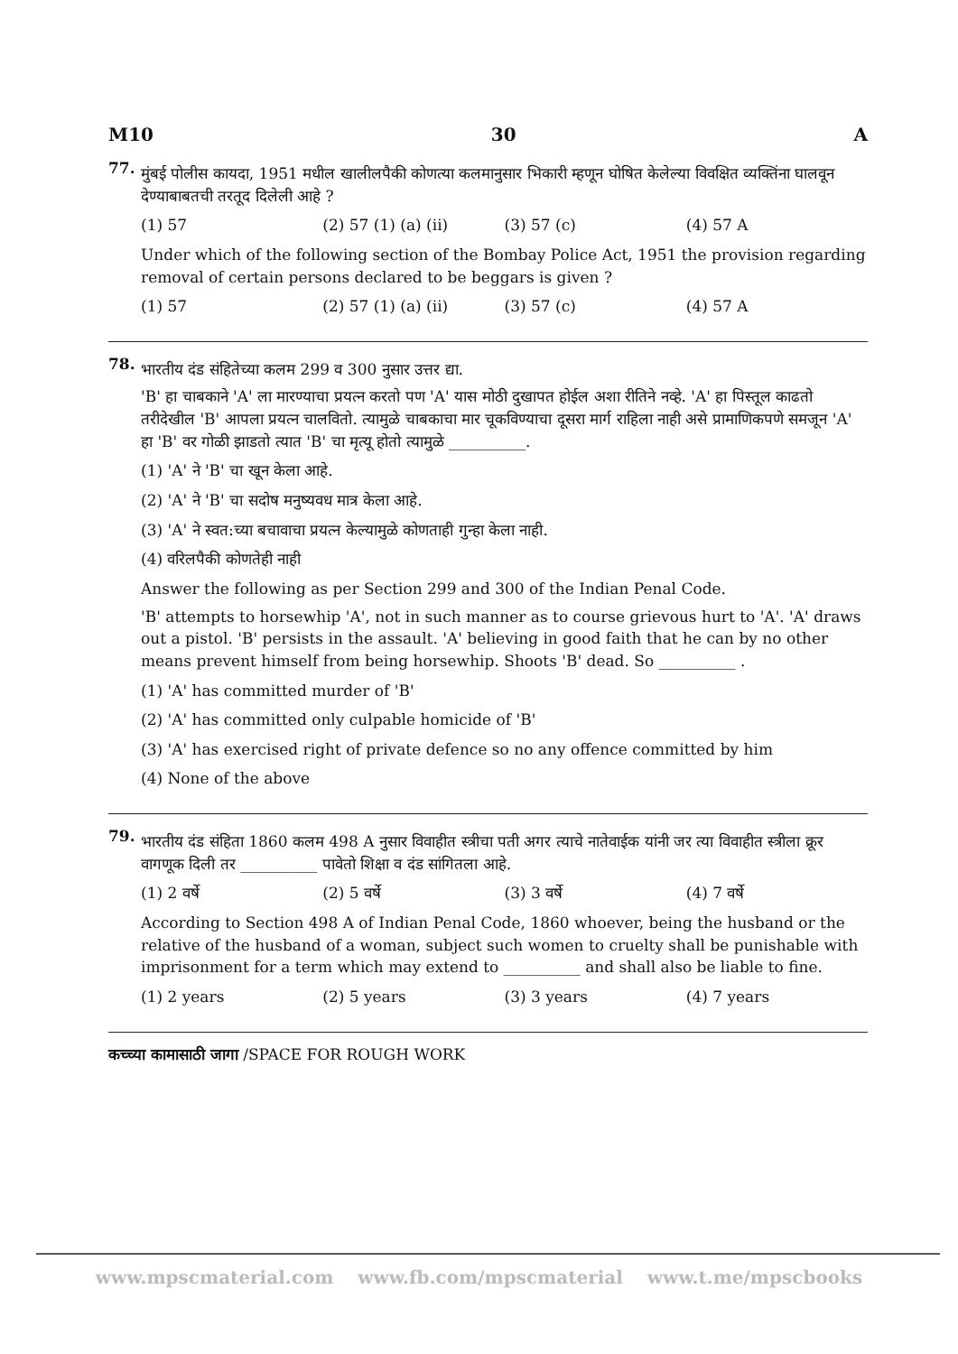M10 30 A
77.
मुंबई पोलीस कायदा, 1951 मधील खालीलपैकी कोणत्या कलमानुसार भिकारी म्हणून घोषित केलेल्या विवक्षित व्यक्तिंना घालवून देण्याबाबतची तरतूद दिलेली आहे ?
(1) 57 (2) 57 (1) (a) (ii) (3) 57 (c) (4) 57 A
Under which of the following section of the Bombay Police Act, 1951 the provision regarding removal of certain persons declared to be beggars is given ?
(1) 57 (2) 57 (1) (a) (ii) (3) 57 (c) (4) 57 A
78.
भारतीय दंड संहितेच्या कलम 299 व 300 नुसार उत्तर द्या.
'B' हा चाबकाने 'A' ला मारण्याचा प्रयत्न करतो पण 'A' यास मोठी दुखापत होईल अशा रीतिने नव्हे. 'A' हा पिस्तूल काढतो तरीदेखील 'B' आपला प्रयत्न चालवितो. त्यामुळे चाबकाचा मार चूकविण्याचा दूसरा मार्ग राहिला नाही असे प्रामाणिकपणे समजून 'A' हा 'B' वर गोळी झाडतो त्यात 'B' चा मृत्यू होतो त्यामुळे __________.
(1) 'A' ने 'B' चा खून केला आहे.
(2) 'A' ने 'B' चा सदोष मनुष्यवध मात्र केला आहे.
(3) 'A' ने स्वत:च्या बचावाचा प्रयत्न केल्यामुळे कोणताही गुन्हा केला नाही.
(4) वरिलपैकी कोणतेही नाही
Answer the following as per Section 299 and 300 of the Indian Penal Code.
'B' attempts to horsewhip 'A', not in such manner as to course grievous hurt to 'A'. 'A' draws out a pistol. 'B' persists in the assault. 'A' believing in good faith that he can by no other means prevent himself from being horsewhip. Shoots 'B' dead. So __________ .
(1) 'A' has committed murder of 'B'
(2) 'A' has committed only culpable homicide of 'B'
(3) 'A' has exercised right of private defence so no any offence committed by him
(4) None of the above
79.
भारतीय दंड संहिता 1860 कलम 498 A नुसार विवाहीत स्त्रीचा पती अगर त्याचे नातेवाईक यांनी जर त्या विवाहीत स्त्रीला क्रूर वागणूक दिली तर __________ पावेतो शिक्षा व दंड सांगितला आहे.
(1) 2 वर्षे (2) 5 वर्षे (3) 3 वर्षे (4) 7 वर्षे
According to Section 498 A of Indian Penal Code, 1860 whoever, being the husband or the relative of the husband of a woman, subject such women to cruelty shall be punishable with imprisonment for a term which may extend to __________ and shall also be liable to fine.
(1) 2 years (2) 5 years (3) 3 years (4) 7 years
कच्च्या कामासाठी जागा /SPACE FOR ROUGH WORK
www.mpscmaterial.com www.fb.com/mpscmaterial www.t.me/mpscbooks